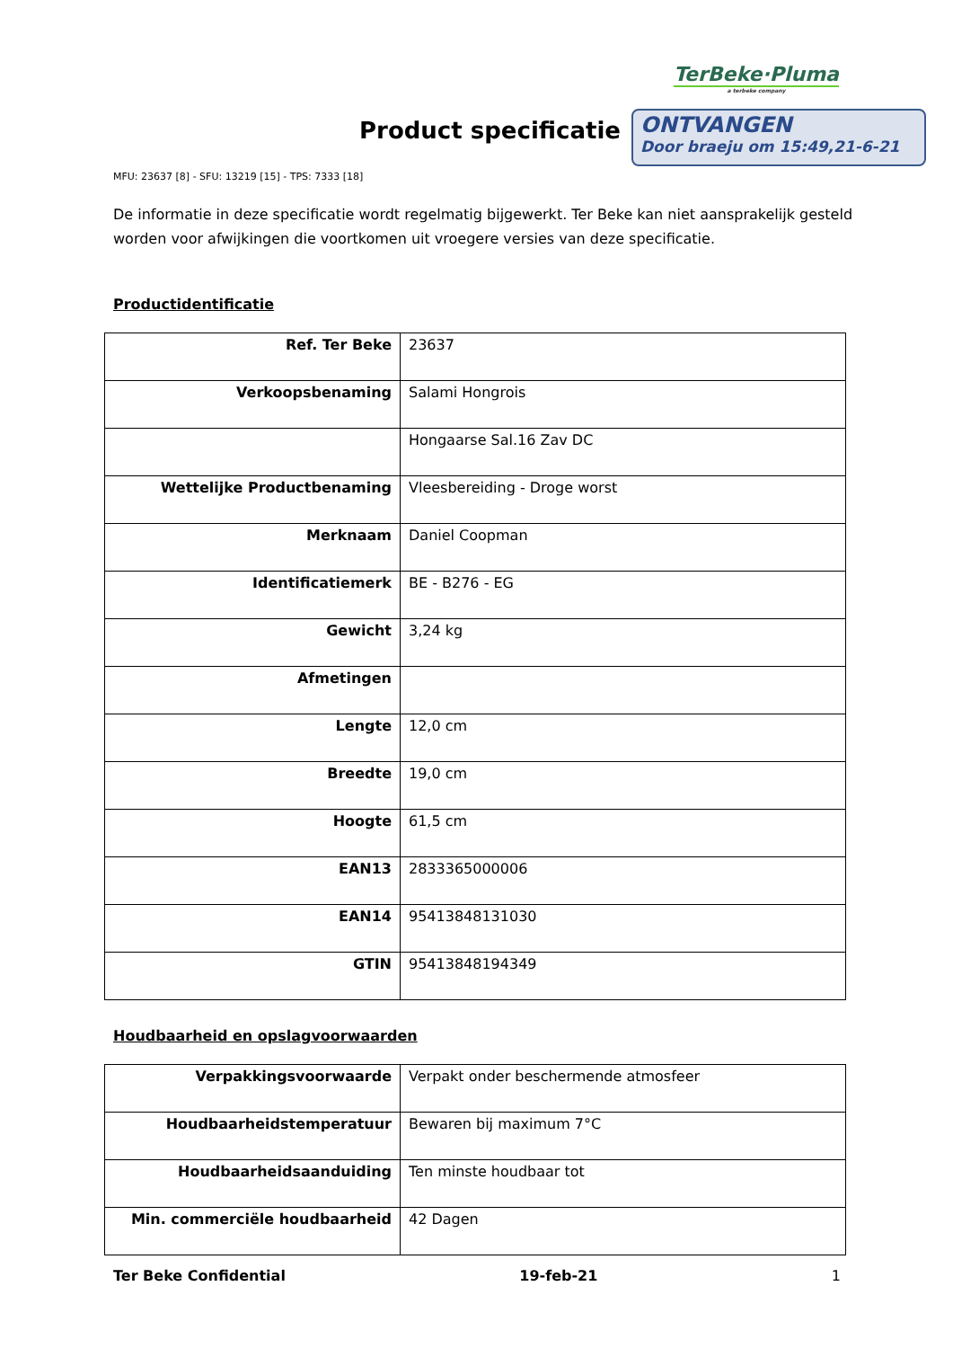TerBeke·Pluma
a terbeke company
Product specificatie
ONTVANGEN
Door braeju om 15:49,21-6-21
MFU: 23637 [8] - SFU: 13219 [15] - TPS: 7333 [18]
De informatie in deze specificatie wordt regelmatig bijgewerkt. Ter Beke kan niet aansprakelijk gesteld worden voor afwijkingen die voortkomen uit vroegere versies van deze specificatie.
Productidentificatie
| Ref. Ter Beke | 23637 |
| Verkoopsbenaming | Salami Hongrois |
| | Hongaarse Sal.16 Zav DC |
| Wettelijke Productbenaming | Vleesbereiding - Droge worst |
| Merknaam | Daniel Coopman |
| Identificatiemerk | BE - B276 - EG |
| Gewicht | 3,24 kg |
| Afmetingen | |
| Lengte | 12,0 cm |
| Breedte | 19,0 cm |
| Hoogte | 61,5 cm |
| EAN13 | 2833365000006 |
| EAN14 | 95413848131030 |
| GTIN | 95413848194349 |
Houdbaarheid en opslagvoorwaarden
| Verpakkingsvoorwaarde | Verpakt onder beschermende atmosfeer |
| Houdbaarheidstemperatuur | Bewaren bij maximum 7°C |
| Houdbaarheidsaanduiding | Ten minste houdbaar tot |
| Min. commerciële houdbaarheid | 42 Dagen |
Ter Beke Confidential 19-feb-21 1